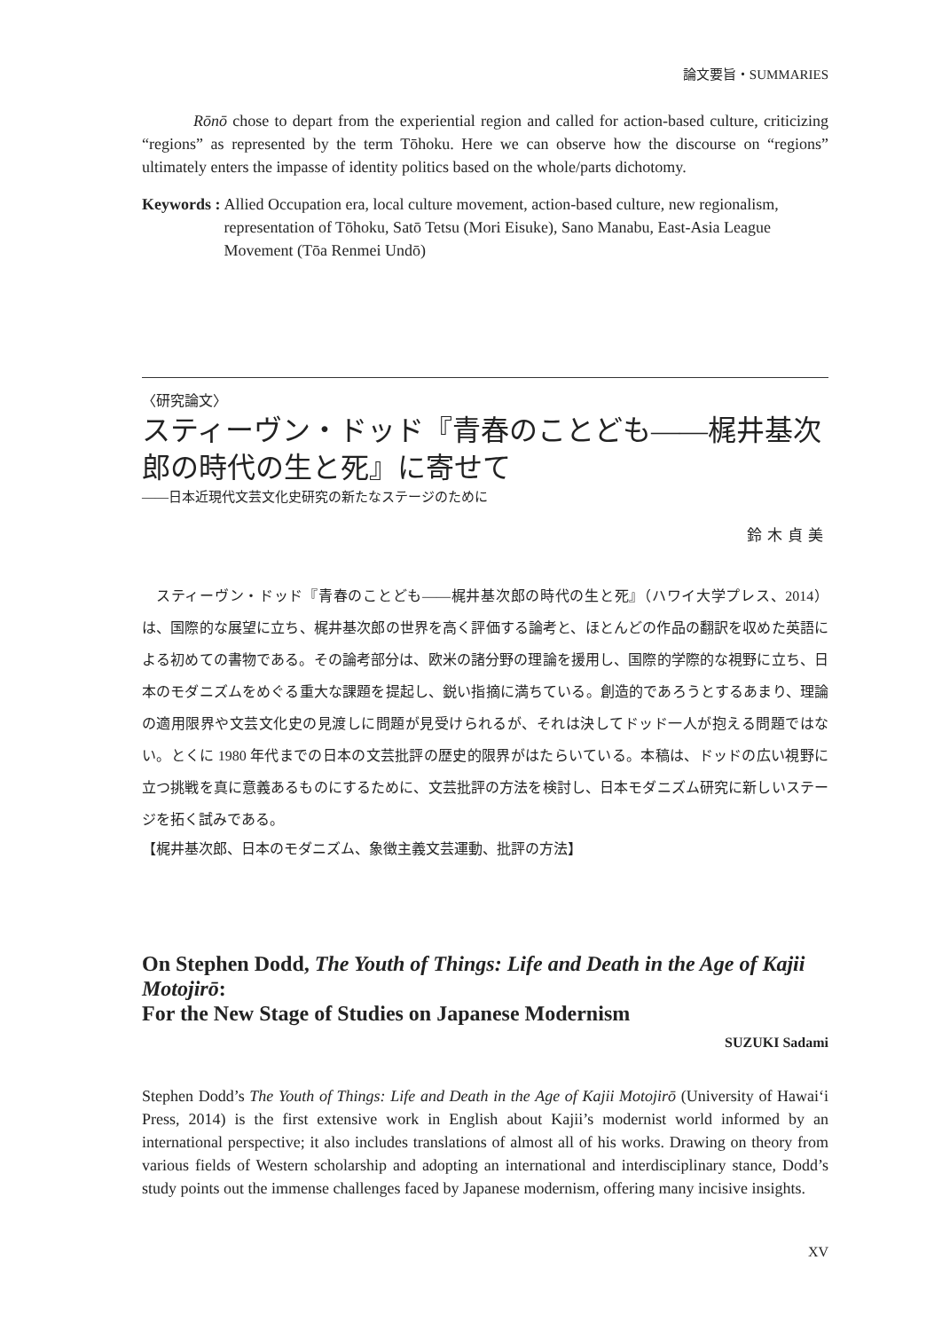論文要旨・SUMMARIES
Rōnō chose to depart from the experiential region and called for action-based culture, criticizing “regions” as represented by the term Tōhoku. Here we can observe how the discourse on “regions” ultimately enters the impasse of identity politics based on the whole/parts dichotomy.
Keywords : Allied Occupation era, local culture movement, action-based culture, new regionalism, representation of Tōhoku, Satō Tetsu (Mori Eisuke), Sano Manabu, East-Asia League Movement (Tōa Renmei Undō)
〈研究論文〉
スティーヴン・ドッド『青春のことども――梶井基次郎の時代の生と死』に寄せて
――日本近現代文芸文化史研究の新たなステージのために
鈴木貞美
スティーヴン・ドッド『青春のことども――梶井基次郎の時代の生と死』（ハワイ大学プレス、2014）は、国際的な展望に立ち、梶井基次郎の世界を高く評価する論考と、ほとんどの作品の翻訳を収めた英語による初めての書物である。その論考部分は、欧米の諸分野の理論を援用し、国際的学際的な視野に立ち、日本のモダニズムをめぐる重大な課題を提起し、鋭い指摘に満ちている。創造的であろうとするあまり、理論の適用限界や文芸文化史の見渡しに問題が見受けられるが、それは決してドッド一人が抱える問題ではない。とくに 1980 年代までの日本の文芸批評の歴史的限界がはたらいている。本稿は、ドッドの広い視野に立つ挑戦を真に意義あるものにするために、文芸批評の方法を検討し、日本モダニズム研究に新しいステージを拓く試みである。
【梶井基次郎、日本のモダニズム、象徴主義文芸運動、批評の方法】
On Stephen Dodd, The Youth of Things: Life and Death in the Age of Kajii Motojirō:
For the New Stage of Studies on Japanese Modernism
SUZUKI Sadami
Stephen Dodd’s The Youth of Things: Life and Death in the Age of Kajii Motojirō (University of Hawai‘i Press, 2014) is the first extensive work in English about Kajii’s modernist world informed by an international perspective; it also includes translations of almost all of his works. Drawing on theory from various fields of Western scholarship and adopting an international and interdisciplinary stance, Dodd’s study points out the immense challenges faced by Japanese modernism, offering many incisive insights.
XV